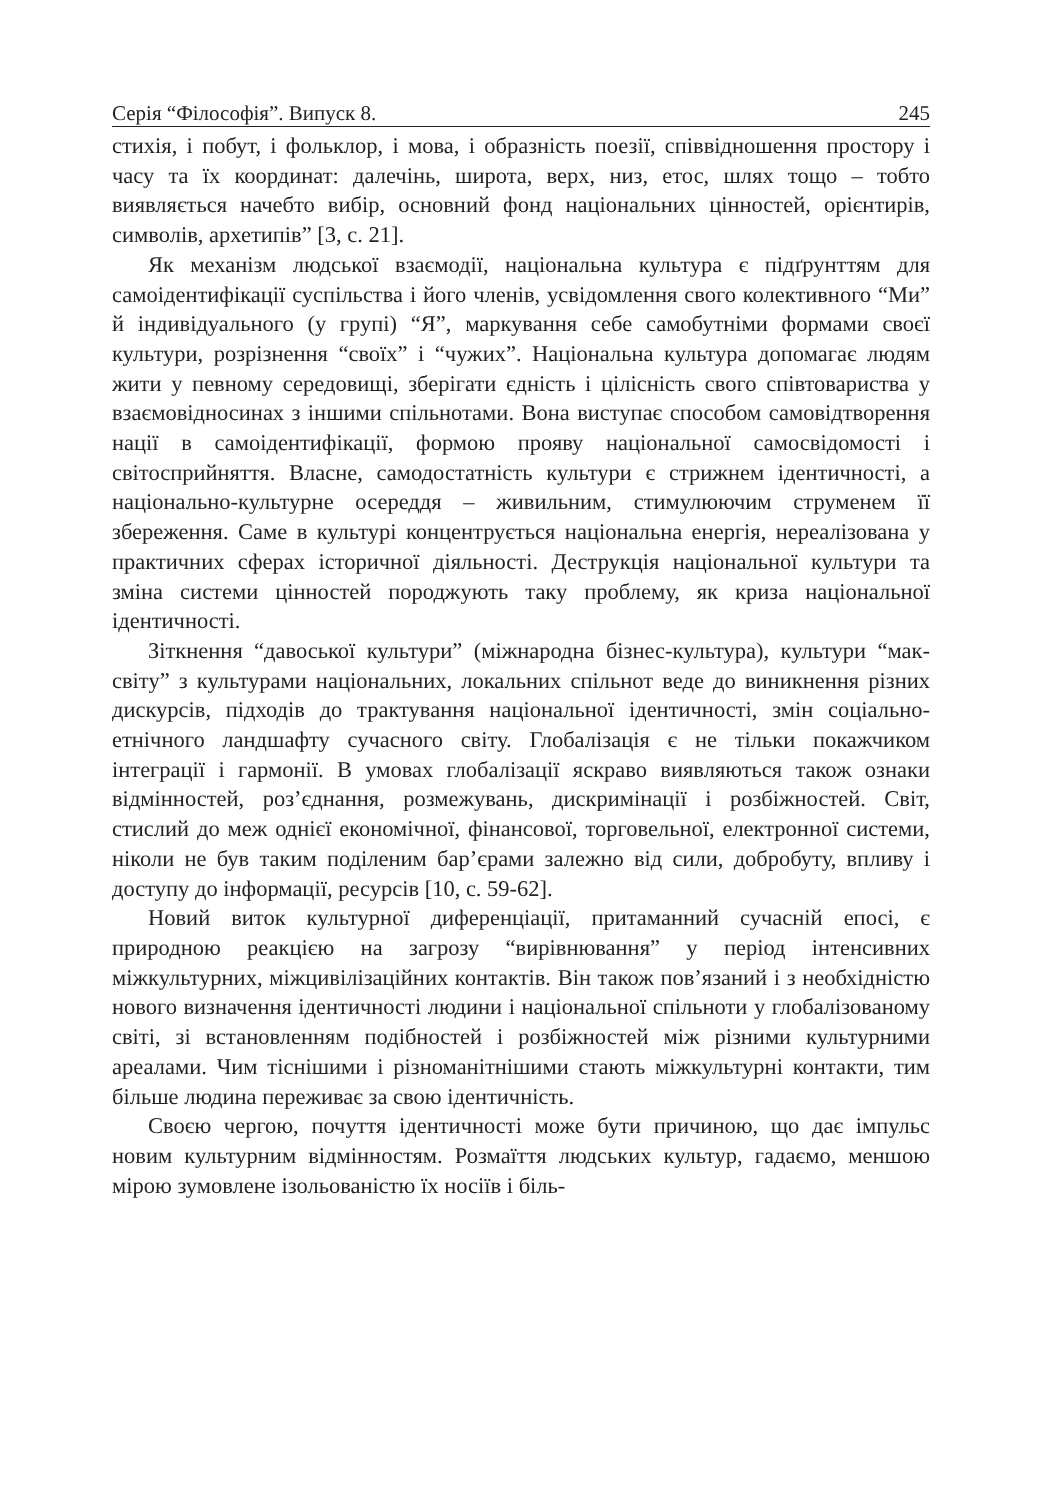Серія “Філософія”. Випуск 8. 245
стихія, і побут, і фольклор, і мова, і образність поезії, співвідношення простору і часу та їх координат: далечінь, широта, верх, низ, етос, шлях тощо – тобто виявляється начебто вибір, основний фонд національних цінностей, орієнтирів, символів, архетипів” [3, с. 21].
Як механізм людської взаємодії, національна культура є підґрунттям для самоідентифікації суспільства і його членів, усвідомлення свого колективного “Ми” й індивідуального (у групі) “Я”, маркування себе самобутніми формами своєї культури, розрізнення “своїх” і “чужих”. Національна культура допомагає людям жити у певному середовищі, зберігати єдність і цілісність свого співтовариства у взаємовідносинах з іншими спільнотами. Вона виступає способом самовідтворення нації в самоідентифікації, формою прояву національної самосвідомості і світосприйняття. Власне, самодостатність культури є стрижнем ідентичності, а національно-культурне осереддя – живильним, стимулюючим струменем її збереження. Саме в культурі концентрується національна енергія, нереалізована у практичних сферах історичної діяльності. Деструкція національної культури та зміна системи цінностей породжують таку проблему, як криза національної ідентичності.
Зіткнення “давоської культури” (міжнародна бізнес-культура), культури “мак-світу” з культурами національних, локальних спільнот веде до виникнення різних дискурсів, підходів до трактування національної ідентичності, змін соціально-етнічного ландшафту сучасного світу. Глобалізація є не тільки покажчиком інтеграції і гармонії. В умовах глобалізації яскраво виявляються також ознаки відмінностей, роз’єднання, розмежувань, дискримінації і розбіжностей. Світ, стислий до меж однієї економічної, фінансової, торговельної, електронної системи, ніколи не був таким поділеним бар’єрами залежно від сили, добробуту, впливу і доступу до інформації, ресурсів [10, с. 59-62].
Новий виток культурної диференціації, притаманний сучасній епосі, є природною реакцією на загрозу “вирівнювання” у період інтенсивних міжкультурних, міжцивілізаційних контактів. Він також пов’язаний і з необхідністю нового визначення ідентичності людини і національної спільноти у глобалізованому світі, зі встановленням подібностей і розбіжностей між різними культурними ареалами. Чим тіснішими і різноманітнішими стають міжкультурні контакти, тим більше людина переживає за свою ідентичність.
Своєю чергою, почуття ідентичності може бути причиною, що дає імпульс новим культурним відмінностям. Розмаїття людських культур, гадаємо, меншою мірою зумовлене ізольованістю їх носіїв і біль-